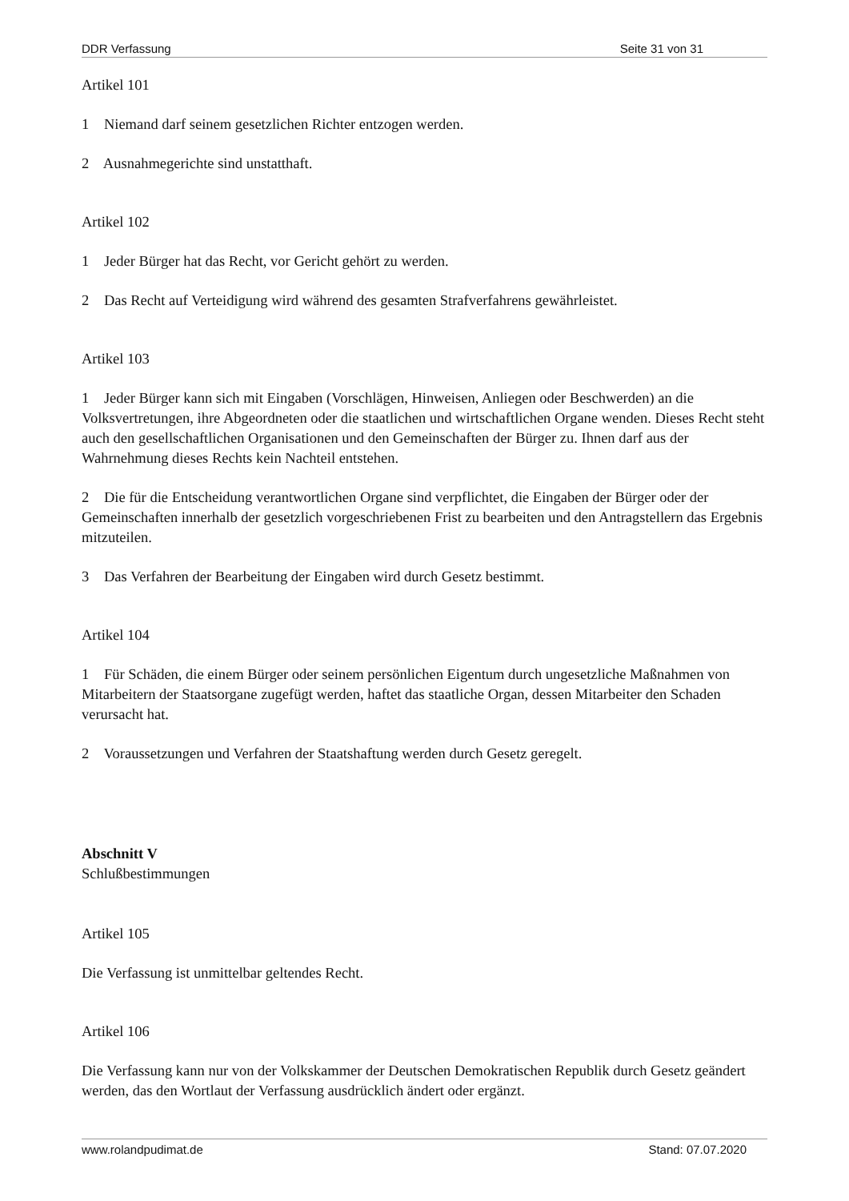DDR Verfassung Seite 31 von 31
Artikel 101
1 Niemand darf seinem gesetzlichen Richter entzogen werden.
2 Ausnahmegerichte sind unstatthaft.
Artikel 102
1 Jeder Bürger hat das Recht, vor Gericht gehört zu werden.
2 Das Recht auf Verteidigung wird während des gesamten Strafverfahrens gewährleistet.
Artikel 103
1 Jeder Bürger kann sich mit Eingaben (Vorschlägen, Hinweisen, Anliegen oder Beschwerden) an die Volksvertretungen, ihre Abgeordneten oder die staatlichen und wirtschaftlichen Organe wenden. Dieses Recht steht auch den gesellschaftlichen Organisationen und den Gemeinschaften der Bürger zu. Ihnen darf aus der Wahrnehmung dieses Rechts kein Nachteil entstehen.
2 Die für die Entscheidung verantwortlichen Organe sind verpflichtet, die Eingaben der Bürger oder der Gemeinschaften innerhalb der gesetzlich vorgeschriebenen Frist zu bearbeiten und den Antragstellern das Ergebnis mitzuteilen.
3 Das Verfahren der Bearbeitung der Eingaben wird durch Gesetz bestimmt.
Artikel 104
1 Für Schäden, die einem Bürger oder seinem persönlichen Eigentum durch ungesetzliche Maßnahmen von Mitarbeitern der Staatsorgane zugefügt werden, haftet das staatliche Organ, dessen Mitarbeiter den Schaden verursacht hat.
2 Voraussetzungen und Verfahren der Staatshaftung werden durch Gesetz geregelt.
Abschnitt V
Schlußbestimmungen
Artikel 105
Die Verfassung ist unmittelbar geltendes Recht.
Artikel 106
Die Verfassung kann nur von der Volkskammer der Deutschen Demokratischen Republik durch Gesetz geändert werden, das den Wortlaut der Verfassung ausdrücklich ändert oder ergänzt.
www.rolandpudimat.de Stand: 07.07.2020